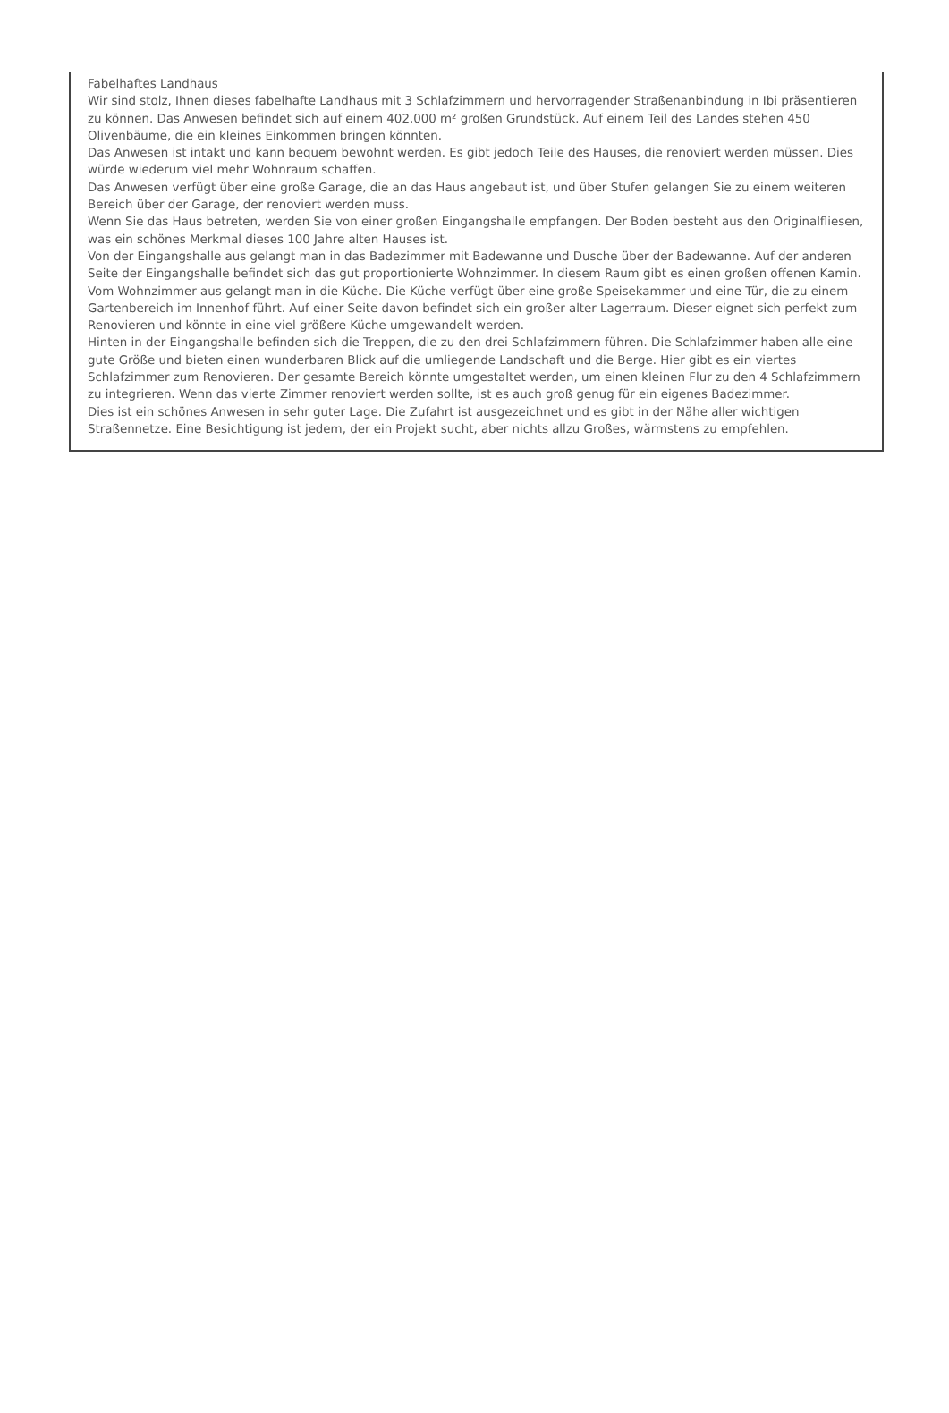Fabelhaftes Landhaus
Wir sind stolz, Ihnen dieses fabelhafte Landhaus mit 3 Schlafzimmern und hervorragender Straßenanbindung in Ibi präsentieren zu können. Das Anwesen befindet sich auf einem 402.000 m² großen Grundstück. Auf einem Teil des Landes stehen 450 Olivenbäume, die ein kleines Einkommen bringen könnten.
Das Anwesen ist intakt und kann bequem bewohnt werden. Es gibt jedoch Teile des Hauses, die renoviert werden müssen. Dies würde wiederum viel mehr Wohnraum schaffen.
Das Anwesen verfügt über eine große Garage, die an das Haus angebaut ist, und über Stufen gelangen Sie zu einem weiteren Bereich über der Garage, der renoviert werden muss.
Wenn Sie das Haus betreten, werden Sie von einer großen Eingangshalle empfangen. Der Boden besteht aus den Originalfliesen, was ein schönes Merkmal dieses 100 Jahre alten Hauses ist.
Von der Eingangshalle aus gelangt man in das Badezimmer mit Badewanne und Dusche über der Badewanne. Auf der anderen Seite der Eingangshalle befindet sich das gut proportionierte Wohnzimmer. In diesem Raum gibt es einen großen offenen Kamin. Vom Wohnzimmer aus gelangt man in die Küche. Die Küche verfügt über eine große Speisekammer und eine Tür, die zu einem Gartenbereich im Innenhof führt. Auf einer Seite davon befindet sich ein großer alter Lagerraum. Dieser eignet sich perfekt zum Renovieren und könnte in eine viel größere Küche umgewandelt werden.
Hinten in der Eingangshalle befinden sich die Treppen, die zu den drei Schlafzimmern führen. Die Schlafzimmer haben alle eine gute Größe und bieten einen wunderbaren Blick auf die umliegende Landschaft und die Berge. Hier gibt es ein viertes Schlafzimmer zum Renovieren. Der gesamte Bereich könnte umgestaltet werden, um einen kleinen Flur zu den 4 Schlafzimmern zu integrieren. Wenn das vierte Zimmer renoviert werden sollte, ist es auch groß genug für ein eigenes Badezimmer.
Dies ist ein schönes Anwesen in sehr guter Lage. Die Zufahrt ist ausgezeichnet und es gibt in der Nähe aller wichtigen Straßennetze. Eine Besichtigung ist jedem, der ein Projekt sucht, aber nichts allzu Großes, wärmstens zu empfehlen.